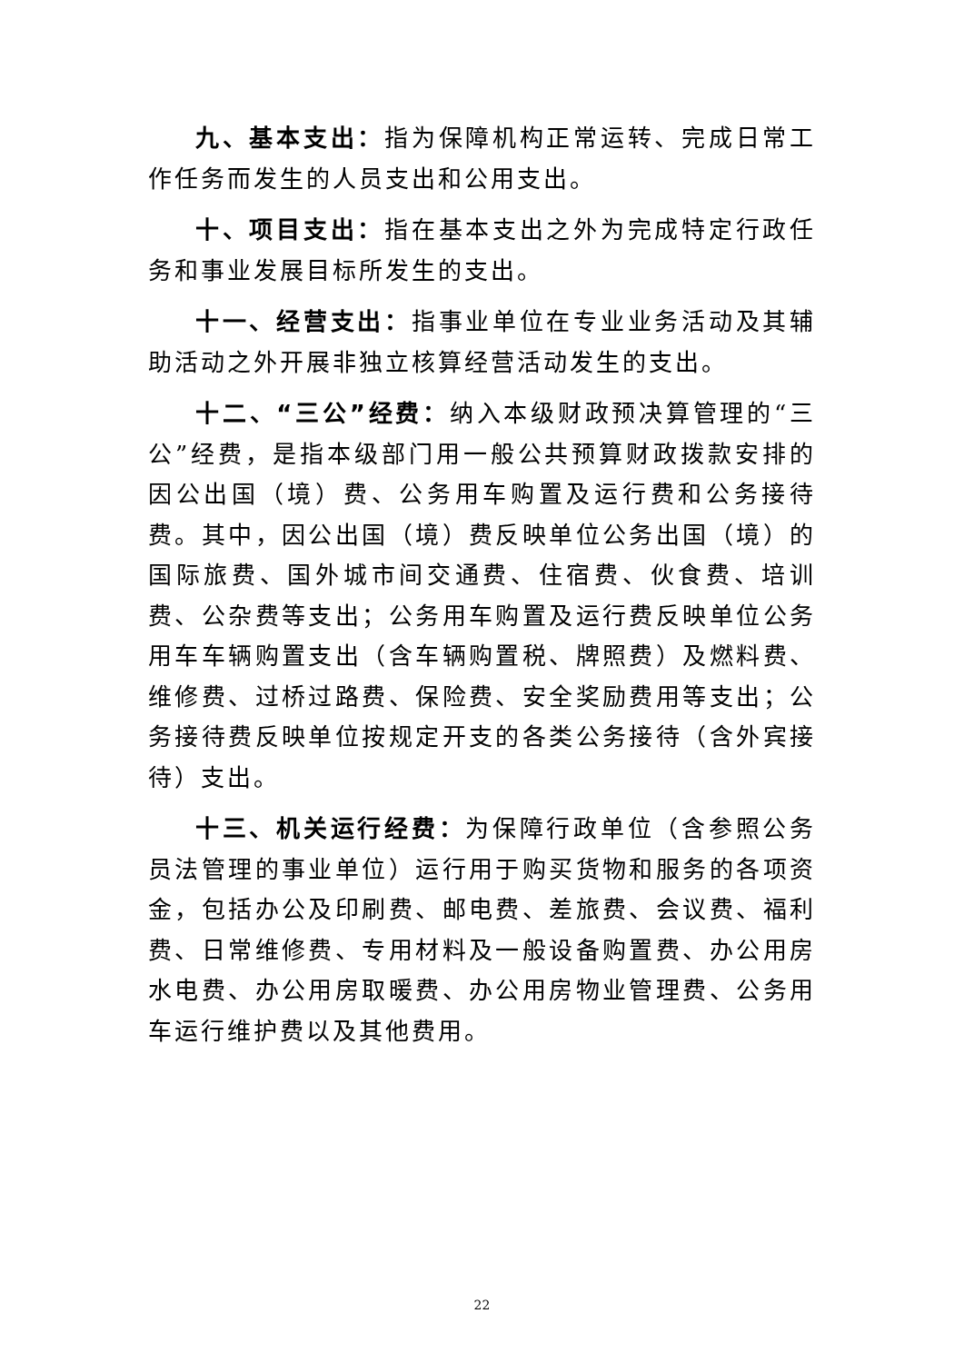九、基本支出：指为保障机构正常运转、完成日常工作任务而发生的人员支出和公用支出。
十、项目支出：指在基本支出之外为完成特定行政任务和事业发展目标所发生的支出。
十一、经营支出：指事业单位在专业业务活动及其辅助活动之外开展非独立核算经营活动发生的支出。
十二、“三公”经费：纳入本级财政预决算管理的“三公”经费，是指本级部门用一般公共预算财政拨款安排的因公出国（境）费、公务用车购置及运行费和公务接待费。其中，因公出国（境）费反映单位公务出国（境）的国际旅费、国外城市间交通费、住宿费、伙食费、培训费、公杂费等支出；公务用车购置及运行费反映单位公务用车车辆购置支出（含车辆购置税、牌照费）及燃料费、维修费、过桥过路费、保险费、安全奖励费用等支出；公务接待费反映单位按规定开支的各类公务接待（含外宾接待）支出。
十三、机关运行经费：为保障行政单位（含参照公务员法管理的事业单位）运行用于购买货物和服务的各项资金，包括办公及印刷费、邮电费、差旅费、会议费、福利费、日常维修费、专用材料及一般设备购置费、办公用房水电费、办公用房取暖费、办公用房物业管理费、公务用车运行维护费以及其他费用。
22